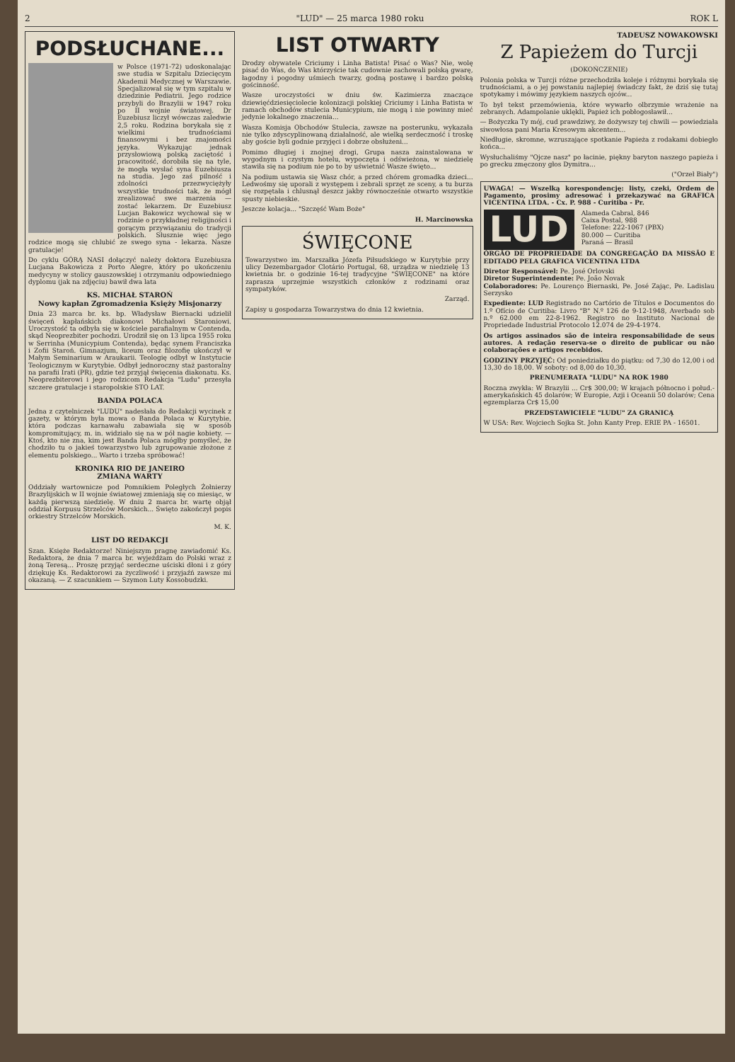2 "LUD" — 25 marca 1980 roku ROK L
PODSŁUCHANE...
w Polsce (1971-72) udoskonalając swe studia w Szpitalu Dziecięcym Akademii Medycznej w Warszawie. Specjalizował się w tym szpitalu w dziedzinie Pediatrii. Jego rodzice przybyli do Brazylii w 1947 roku po II wojnie światowej. Dr Euzebiusz liczył wówczas zaledwie 2,5 roku. Rodzina borykała się z wielkimi trudnościami finansowymi i bez znajomości języka. Wykazując jednak przysłowiową polską zaciętość i pracowitość, dorobiła się na tyle, że mogła wysłać syna Euzebiusza na studia. Jego zaś pilność i zdolności przezwyciężyły wszystkie trudności tak, że mógł zrealizować swe marzenia — zostać lekarzem. Dr Euzebiusz Lucjan Bakowicz wychował się w rodzinie o przykładnej religijności i gorącym przywiązaniu do tradycji polskich. Słusznie więc jego rodzice mogą się chlubić ze swego syna - lekarza. Nasze gratulacje!
Do cyklu GÓRĄ NASI dołączyć należy doktora Euzebiusza Lucjana Bakowicza z Porto Alegre, który po ukończeniu medycyny w stolicy gauszowskiej i otrzymaniu odpowiedniego dyplomu (jak na zdjęciu) bawił dwa lata
KS. MICHAŁ STAROŃ
Nowy kapłan Zgromadzenia Księży Misjonarzy
Dnia 23 marca br. ks. bp. Władysław Biernacki udzielił święceń kapłańskich diakonowi Michałowi Staroniowi. Uroczystość ta odbyła się w kościele parafialnym w Contenda, skąd Neoprezbiter pochodzi. Urodził się on 13 lipca 1955 roku w Serrinha (Municypium Contenda), będąc synem Franciszka i Zofii Staroń. Gimnazjum, liceum oraz filozofię ukończył w Małym Seminarium w Araukarii. Teologię odbył w Instytucie Teologicznym w Kurytybie. Odbył jednoroczny staż pastoralny na parafii Irati (PR), gdzie też przyjął święcenia diakonatu. Ks. Neoprezbiterowi i jego rodzicom Redakcja "Ludu" przesyła szczere gratulacje i staropolskie STO LAT.
BANDA POLACA
Jedna z czytelniczek "LUDU" nadesłała do Redakcji wycinek z gazety, w którym była mowa o Banda Polaca w Kurytybie, która podczas karnawału zabawiała się w sposób kompromitujący, m. in. widziało się na w pół nagie kobiety. — Ktoś, kto nie zna, kim jest Banda Polaca mógłby pomyśleć, że chodziło tu o jakieś towarzystwo lub zgrupowanie złożone z elementu polskiego... Warto i trzeba spróbować!
KRONIKA RIO DE JANEIRO
ZMIANA WARTY
Oddziały wartownicze pod Pomnikiem Poległych Żołnierzy Brazylijskich w II wojnie światowej zmieniają się co miesiąc, w każdą pierwszą niedzielę. W dniu 2 marca br. wartę objął oddział Korpusu Strzelców Morskich... Święto zakończył popis orkiestry Strzelców Morskich.
M. K.
LIST DO REDAKCJI
Szan. Księże Redaktorze! Niniejszym pragnę zawiadomić Ks. Redaktora, że dnia 7 marca br. wyjeżdżam do Polski wraz z żoną Teresą... Proszę przyjąć serdeczne uściski dłoni i z góry dziękuję Ks. Redaktorowi za życzliwość i przyjaźń zawsze mi okazaną. — Z szacunkiem — Szymon Luty Kossobudzki.
LIST OTWARTY
Drodzy obywatele Criciumy i Linha Batista! Pisać o Was? Nie, wolę pisać do Was, do Was którzyście tak cudownie zachowali polską gwarę, łagodny i pogodny uśmiech twarzy, godną postawę i bardzo polską gościnność.
Wasze uroczystości w dniu św. Kazimierza znaczące dziewięćdziesięciolecie kolonizacji polskiej Criciumy i Linha Batista w ramach obchodów stulecia Municypium, nie mogą i nie powinny mieć jedynie lokalnego znaczenia...
Wasza Komisja Obchodów Stulecia, zawsze na posterunku, wykazała nie tylko zdyscyplinowaną działalność, ale wielką serdeczność i troskę aby goście byli godnie przyjęci i dobrze obsłużeni...
Pomimo długiej i znojnej drogi, Grupa nasza zainstalowana w wygodnym i czystym hotelu, wypoczęta i odświeżona, w niedzielę stawiła się na podium nie po to by uświetnić Wasze święto...
Na podium ustawia się Wasz chór, a przed chórem gromadka dzieci... Ledwośmy się uporali z występem i zebrali sprzęt ze sceny, a tu burza się rozpętała i chlusnął deszcz jakby równocześnie otwarto wszystkie spusty niebieskie.
Jeszcze kolacja... "Szczęść Wam Boże"
H. Marcinowska
ŚWIĘCONE
Towarzystwo im. Marszałka Józefa Piłsudskiego w Kurytybie przy ulicy Dezembargador Clotário Portugal, 68, urządza w niedzielę 13 kwietnia br. o godzinie 16-tej tradycyjne "ŚWIĘCONE" na które zaprasza uprzejmie wszystkich członków z rodzinami oraz sympatyków.
Zarząd.
Zapisy u gospodarza Towarzystwa do dnia 12 kwietnia.
TADEUSZ NOWAKOWSKI
Z Papieżem do Turcji
(DOKOŃCZENIE)
Polonia polska w Turcji różne przechodziła koleje i różnymi borykała się trudnościami, a o jej powstaniu najlepiej świadczy fakt, że dziś się tutaj spotykamy i mówimy językiem naszych ojców...
To był tekst przemówienia, które wywarło olbrzymie wrażenie na zebranych. Adampolanie uklękli, Papież ich pobłogosławił...
— Bożyczka Ty mój, cud prawdziwy, że dożywszy tej chwili — powiedziała siwowłosa pani Maria Kresowym akcentem...
Niedługie, skromne, wzruszające spotkanie Papieża z rodakami dobiegło końca...
Wysłuchaliśmy "Ojcze nasz" po łacinie, piękny baryton naszego papieża i po grecku zmęczony głos Dymitra...
("Orzeł Biały")
UWAGA! — Wszelką korespondencję: listy, czeki, Ordem de Pagamento, prosimy adresować i przekazywać na GRAFICA VICENTINA LTDA. - Cx. P. 988 - Curitiba - Pr.
LUD
Alameda Cabral, 846
Caixa Postal, 988
Telefone: 222-1067 (PBX)
80.000 — Curitiba
Paraná — Brasil
ÓRGÃO DE PROPRIEDADE DA CONGREGAÇÃO DA MISSÃO E EDITADO PELA GRAFICA VICENTINA LTDA
Diretor Responsável: Pe. José Orlovski
Diretor Superintendente: Pe. João Novak
Colaboradores: Pe. Lourenço Biernaski, Pe. José Zając, Pe. Ladislau Serzysko
Expediente: LUD Registrado no Cartório de Títulos e Documentos do 1.º Ofício de Curitiba: Livro "B" N.º 126 de 9-12-1948, Averbado sob n.º 62.000 em 22-8-1962. Registro no Instituto Nacional de Propriedade Industrial Protocolo 12.074 de 29-4-1974.
Os artigos assinados são de inteira responsabilidade de seus autores. A redação reserva-se o direito de publicar ou não colaborações e artigos recebidos.
GODZINY PRZYJĘĆ: Od poniedziałku do piątku: od 7,30 do 12,00 i od 13,30 do 18,00. W soboty: od 8,00 do 10,30.
PRENUMERATA "LUDU" NA ROK 1980
Roczna zwykła: W Brazylii ... Cr$ 300,00; W krajach północno i połud.-amerykańskich 45 dolarów; W Europie, Azji i Oceanii 50 dolarów; Cena egzemplarza Cr$ 15,00
PRZEDSTAWICIELE "LUDU" ZA GRANICĄ
W USA: Rev. Wojciech Sojka St. John Kanty Prep. ERIE PA - 16501.